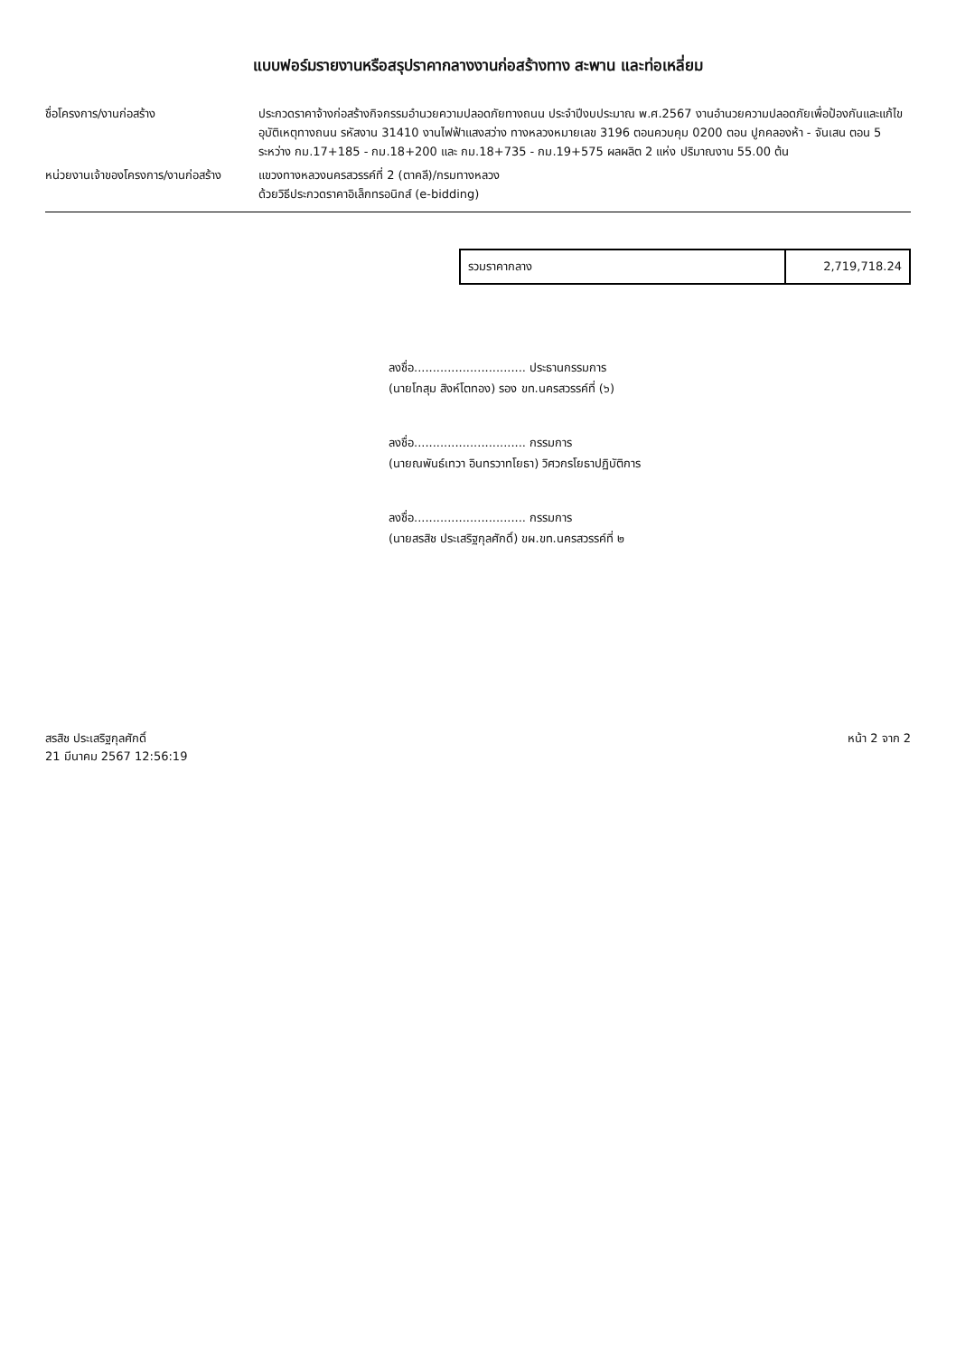แบบฟอร์มรายงานหรือสรุปราคากลางงานก่อสร้างทาง สะพาน และท่อเหลี่ยม
ชื่อโครงการ/งานก่อสร้าง ประกวดราคาจ้างก่อสร้างกิจกรรมอำนวยความปลอดภัยทางถนน ประจำปีงบประมาณ พ.ศ.2567 งานอำนวยความปลอดภัยเพื่อป้องกันและแก้ไขอุบัติเหตุทางถนน รหัสงาน 31410 งานไฟฟ้าแสงสว่าง ทางหลวงหมายเลข 3196 ตอนควบคุม 0200 ตอน ปูกคลองห้า - จันเสน ตอน 5 ระหว่าง กม.17+185 - กม.18+200 และ กม.18+735 - กม.19+575 ผลผลิต 2 แห่ง ปริมาณงาน 55.00 ต้น
หน่วยงานเจ้าของโครงการ/งานก่อสร้าง
แขวงทางหลวงนครสวรรค์ที่ 2 (ตาคลี)/กรมทางหลวง
ด้วยวิธีประกวดราคาอิเล็กทรอนิกส์ (e-bidding)
| รวมราคากลาง | 2,719,718.24 |
ลงชื่อ.............................. ประธานกรรมการ
(นายโกสุม สิงห์โตทอง) รอง ขท.นครสวรรค์ที่ (๖)
ลงชื่อ.............................. กรรมการ
(นายณพันธ์เทวา อินทรวาทโยธา) วิศวกรโยธาปฏิบัติการ
ลงชื่อ.............................. กรรมการ
(นายสรสิช ประเสริฐกุลศักดิ์) ขผ.ขท.นครสวรรค์ที่ ๒
สรสิช ประเสริฐกุลศักดิ์
21 มีนาคม 2567 12:56:19
หน้า 2 จาก 2